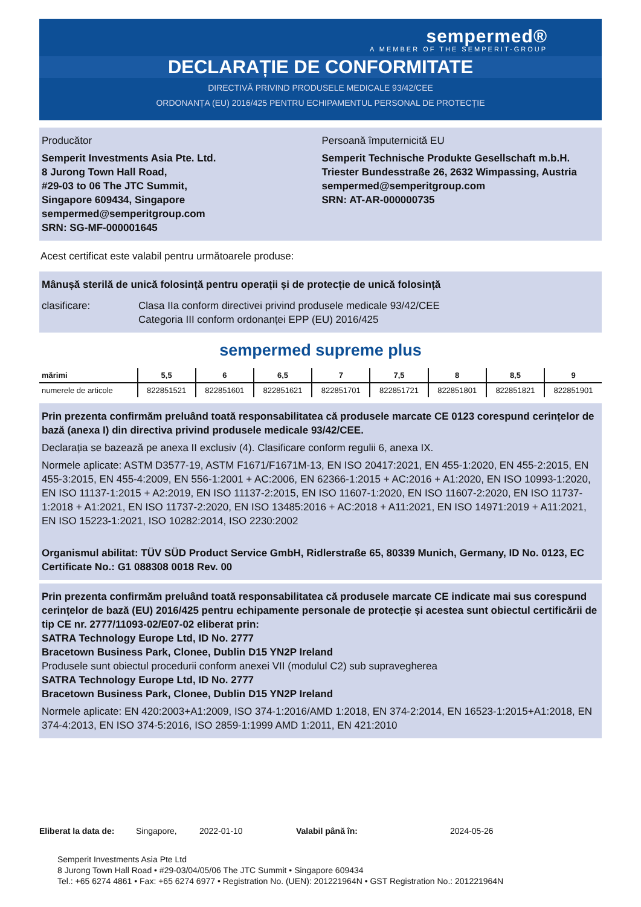sempermed®
A MEMBER OF THE SEMPERIT-GROUP
DECLARAȚIE DE CONFORMITATE
DIRECTIVĂ PRIVIND PRODUSELE MEDICALE 93/42/CEE
ORDONANȚA (EU) 2016/425 PENTRU ECHIPAMENTUL PERSONAL DE PROTECȚIE
Producător
Semperit Investments Asia Pte. Ltd.
8 Jurong Town Hall Road,
#29-03 to 06 The JTC Summit,
Singapore 609434, Singapore
sempermed@semperitgroup.com
SRN: SG-MF-000001645
Persoană împuternicită EU
Semperit Technische Produkte Gesellschaft m.b.H.
Triester Bundesstraße 26, 2632 Wimpassing, Austria
sempermed@semperitgroup.com
SRN: AT-AR-000000735
Acest certificat este valabil pentru următoarele produse:
Mânușă sterilă de unică folosință pentru operații și de protecție de unică folosință
clasificare: Clasa IIa conform directivei privind produsele medicale 93/42/CEE
Categoria III conform ordonanței EPP (EU) 2016/425
sempermed supreme plus
| mărimi | 5,5 | 6 | 6,5 | 7 | 7,5 | 8 | 8,5 | 9 |
| --- | --- | --- | --- | --- | --- | --- | --- | --- |
| numerele de articole | 822851521 | 822851601 | 822851621 | 822851701 | 822851721 | 822851801 | 822851821 | 822851901 |
Prin prezenta confirmăm preluând toată responsabilitatea că produsele marcate CE 0123 corespund cerințelor de bază (anexa I) din directiva privind produsele medicale 93/42/CEE.
Declarația se bazează pe anexa II exclusiv (4). Clasificare conform regulii 6, anexa IX.
Normele aplicate: ASTM D3577-19, ASTM F1671/F1671M-13, EN ISO 20417:2021, EN 455-1:2020, EN 455-2:2015, EN 455-3:2015, EN 455-4:2009, EN 556-1:2001 + AC:2006, EN 62366-1:2015 + AC:2016 + A1:2020, EN ISO 10993-1:2020, EN ISO 11137-1:2015 + A2:2019, EN ISO 11137-2:2015, EN ISO 11607-1:2020, EN ISO 11607-2:2020, EN ISO 11737-1:2018 + A1:2021, EN ISO 11737-2:2020, EN ISO 13485:2016 + AC:2018 + A11:2021, EN ISO 14971:2019 + A11:2021, EN ISO 15223-1:2021, ISO 10282:2014, ISO 2230:2002
Organismul abilitat: TÜV SÜD Product Service GmbH, Ridlerstraße 65, 80339 Munich, Germany, ID No. 0123, EC Certificate No.: G1 088308 0018 Rev. 00
Prin prezenta confirmăm preluând toată responsabilitatea că produsele marcate CE indicate mai sus corespund cerințelor de bază (EU) 2016/425 pentru echipamente personale de protecție și acestea sunt obiectul certificării de tip CE nr. 2777/11093-02/E07-02 eliberat prin:
SATRA Technology Europe Ltd, ID No. 2777
Bracetown Business Park, Clonee, Dublin D15 YN2P Ireland
Produsele sunt obiectul procedurii conform anexei VII (modulul C2) sub supravegherea
SATRA Technology Europe Ltd, ID No. 2777
Bracetown Business Park, Clonee, Dublin D15 YN2P Ireland
Normele aplicate: EN 420:2003+A1:2009, ISO 374-1:2016/AMD 1:2018, EN 374-2:2014, EN 16523-1:2015+A1:2018, EN 374-4:2013, EN ISO 374-5:2016, ISO 2859-1:1999 AMD 1:2011, EN 421:2010
Eliberat la data de: Singapore, 2022-01-10 Valabil până în: 2024-05-26
Semperit Investments Asia Pte Ltd
8 Jurong Town Hall Road • #29-03/04/05/06 The JTC Summit • Singapore 609434
Tel.: +65 6274 4861 • Fax: +65 6274 6977 • Registration No. (UEN): 201221964N • GST Registration No.: 201221964N